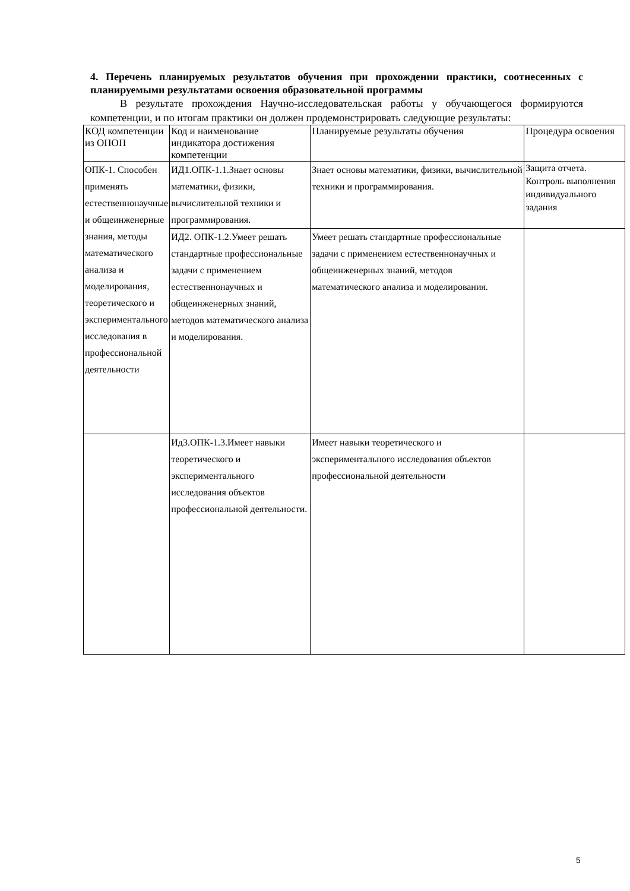4. Перечень планируемых результатов обучения при прохождении практики, соотнесенных с планируемыми результатами освоения образовательной программы
В результате прохождения Научно-исследовательская работы у обучающегося формируются компетенции, и по итогам практики он должен продемонстрировать следующие результаты:
| КОД компетенции из ОПОП | Код и наименование индикатора достижения компетенции | Планируемые результаты обучения | Процедура освоения |
| --- | --- | --- | --- |
| ОПК-1. Способен применять естественнонаучные и общеинженерные знания, методы математического анализа и моделирования, теоретического и экспериментального исследования в профессиональной деятельности | ИД1.ОПК-1.1.Знает основы математики, физики, вычислительной техники и программирования. | Знает основы математики, физики, вычислительной техники и программирования. | Защита отчета. Контроль выполнения индивидуального задания |
| | ИД2. ОПК-1.2.Умеет решать стандартные профессиональные задачи с применением естественнонаучных и общеинженерных знаний, методов математического анализа и моделирования. | Умеет решать стандартные профессиональные задачи с применением естественнонаучных и общеинженерных знаний, методов математического анализа и моделирования. | |
| | Ид3.ОПК-1.3.Имеет навыки теоретического и экспериментального исследования объектов профессиональной деятельности. | Имеет навыки теоретического и экспериментального исследования объектов профессиональной деятельности | |
5